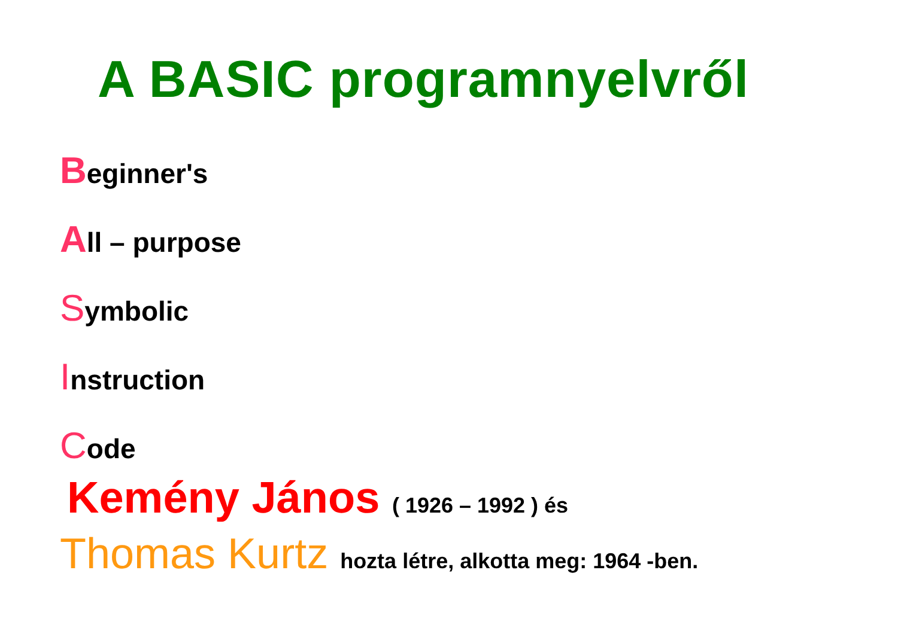A BASIC programnyelvről
Beginner's
All – purpose
Symbolic
Instruction
Code
Kemény János ( 1926 – 1992 ) és
Thomas Kurtz hozta létre, alkotta meg: 1964 -ben.